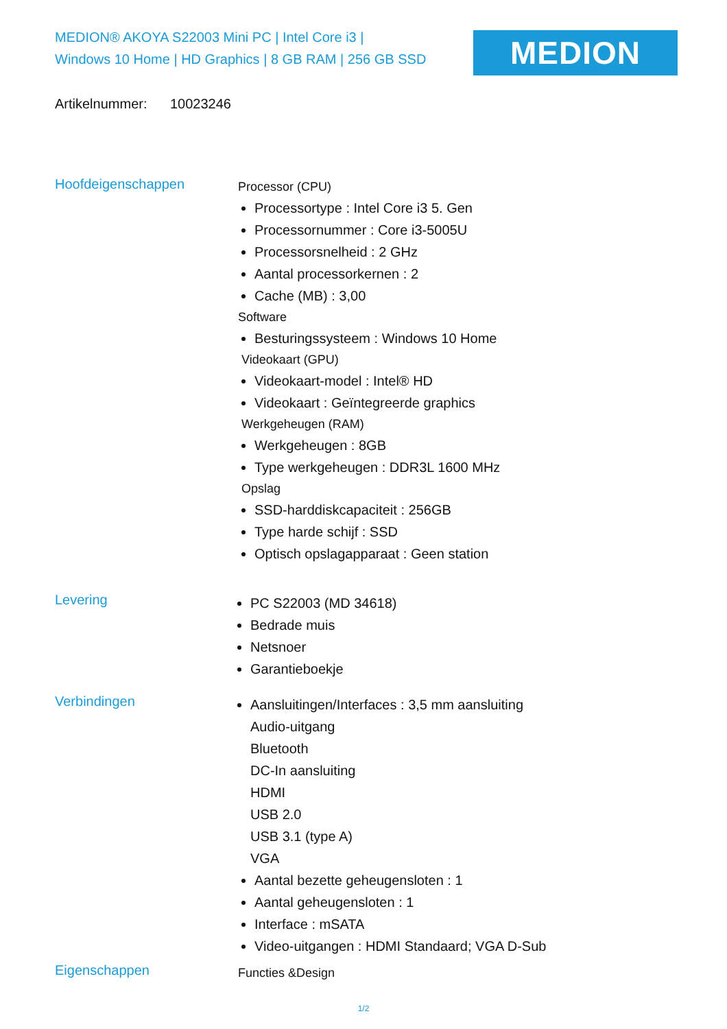MEDION® AKOYA S22003 Mini PC | Intel Core i3 |
Windows 10 Home | HD Graphics | 8 GB RAM | 256 GB SSD
MEDION
Artikelnummer: 10023246
Hoofdeigenschappen
Processor (CPU)
Processortype : Intel Core i3 5. Gen
Processornummer : Core i3-5005U
Processorsnelheid : 2 GHz
Aantal processorkernen : 2
Cache (MB) : 3,00
Software
Besturingssysteem : Windows 10 Home
Videokaart (GPU)
Videokaart-model : Intel® HD
Videokaart : Geïntegreerde graphics
Werkgeheugen (RAM)
Werkgeheugen : 8GB
Type werkgeheugen : DDR3L 1600 MHz
Opslag
SSD-harddiskcapaciteit : 256GB
Type harde schijf : SSD
Optisch opslagapparaat : Geen station
Levering
PC S22003 (MD 34618)
Bedrade muis
Netsnoer
Garantieboekje
Verbindingen
Aansluitingen/Interfaces : 3,5 mm aansluiting
Audio-uitgang
Bluetooth
DC-In aansluiting
HDMI
USB 2.0
USB 3.1 (type A)
VGA
Aantal bezette geheugensloten : 1
Aantal geheugensloten : 1
Interface : mSATA
Video-uitgangen : HDMI Standaard; VGA D-Sub
Eigenschappen
Functies &Design
1/2